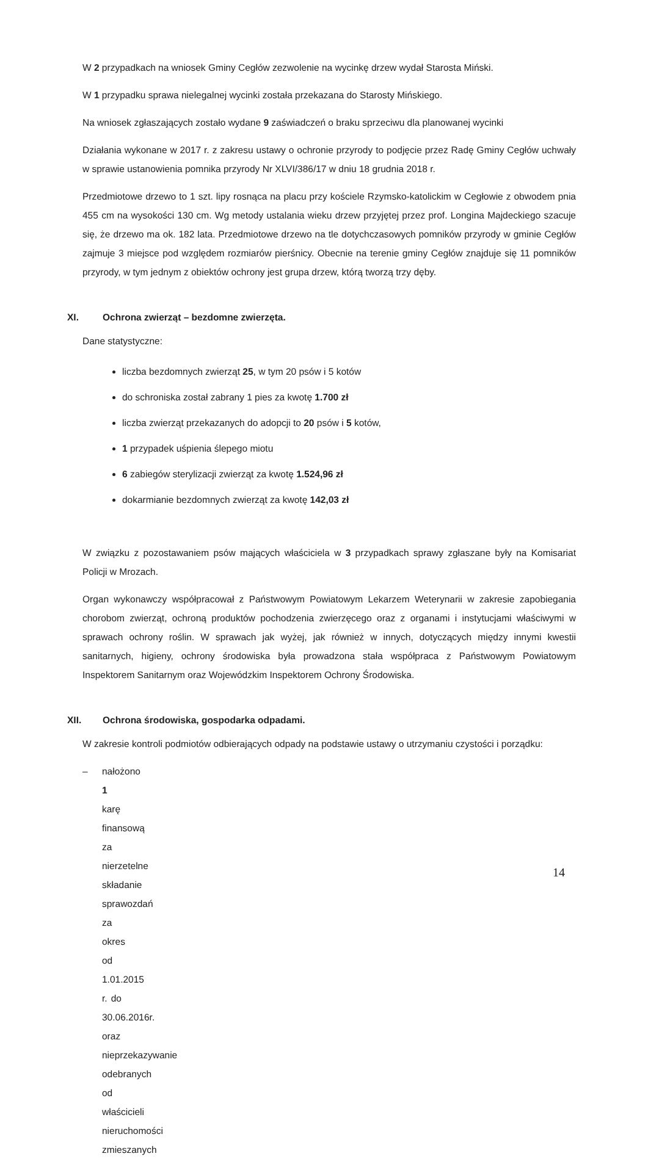W 2 przypadkach na wniosek Gminy Cegłów zezwolenie na wycinkę drzew wydał Starosta Miński.
W 1 przypadku sprawa nielegalnej wycinki została przekazana do Starosty Mińskiego.
Na wniosek zgłaszających zostało wydane 9 zaświadczeń o braku sprzeciwu dla planowanej wycinki
Działania wykonane w 2017 r. z zakresu ustawy o ochronie przyrody to podjęcie przez Radę Gminy Cegłów uchwały w sprawie ustanowienia pomnika przyrody Nr XLVI/386/17 w dniu 18 grudnia 2018 r.
Przedmiotowe drzewo to 1 szt. lipy rosnąca na placu przy kościele Rzymsko-katolickim w Cegłowie z obwodem pnia 455 cm na wysokości 130 cm. Wg metody ustalania wieku drzew przyjętej przez prof. Longina Majdeckiego szacuje się, że drzewo ma ok. 182 lata. Przedmiotowe drzewo na tle dotychczasowych pomników przyrody w gminie Cegłów zajmuje 3 miejsce pod względem rozmiarów pierśnicy. Obecnie na terenie gminy Cegłów znajduje się 11 pomników przyrody, w tym jednym z obiektów ochrony jest grupa drzew, którą tworzą trzy dęby.
XI. Ochrona zwierząt – bezdomne zwierzęta.
Dane statystyczne:
liczba bezdomnych zwierząt 25, w tym 20 psów i 5 kotów
do schroniska został zabrany 1 pies za kwotę 1.700 zł
liczba zwierząt przekazanych do adopcji to 20 psów i 5 kotów,
1 przypadek uśpienia ślepego miotu
6 zabiegów sterylizacji zwierząt za kwotę 1.524,96 zł
dokarmianie bezdomnych zwierząt za kwotę 142,03 zł
W związku z pozostawaniem psów mających właściciela w 3 przypadkach sprawy zgłaszane były na Komisariat Policji w Mrozach.
Organ wykonawczy współpracował z Państwowym Powiatowym Lekarzem Weterynarii w zakresie zapobiegania chorobom zwierząt, ochroną produktów pochodzenia zwierzęcego oraz z organami i instytucjami właściwymi w sprawach ochrony roślin. W sprawach jak wyżej, jak również w innych, dotyczących między innymi kwestii sanitarnych, higieny, ochrony środowiska była prowadzona stała współpraca z Państwowym Powiatowym Inspektorem Sanitarnym oraz Wojewódzkim Inspektorem Ochrony Środowiska.
XII. Ochrona środowiska, gospodarka odpadami.
W zakresie kontroli podmiotów odbierających odpady na podstawie ustawy o utrzymaniu czystości i porządku:
– nałożono 1 karę finansową za nierzetelne składanie sprawozdań za okres od 1.01.2015 r. do 30.06.2016r. oraz nieprzekazywanie odebranych od właścicieli nieruchomości zmieszanych
14